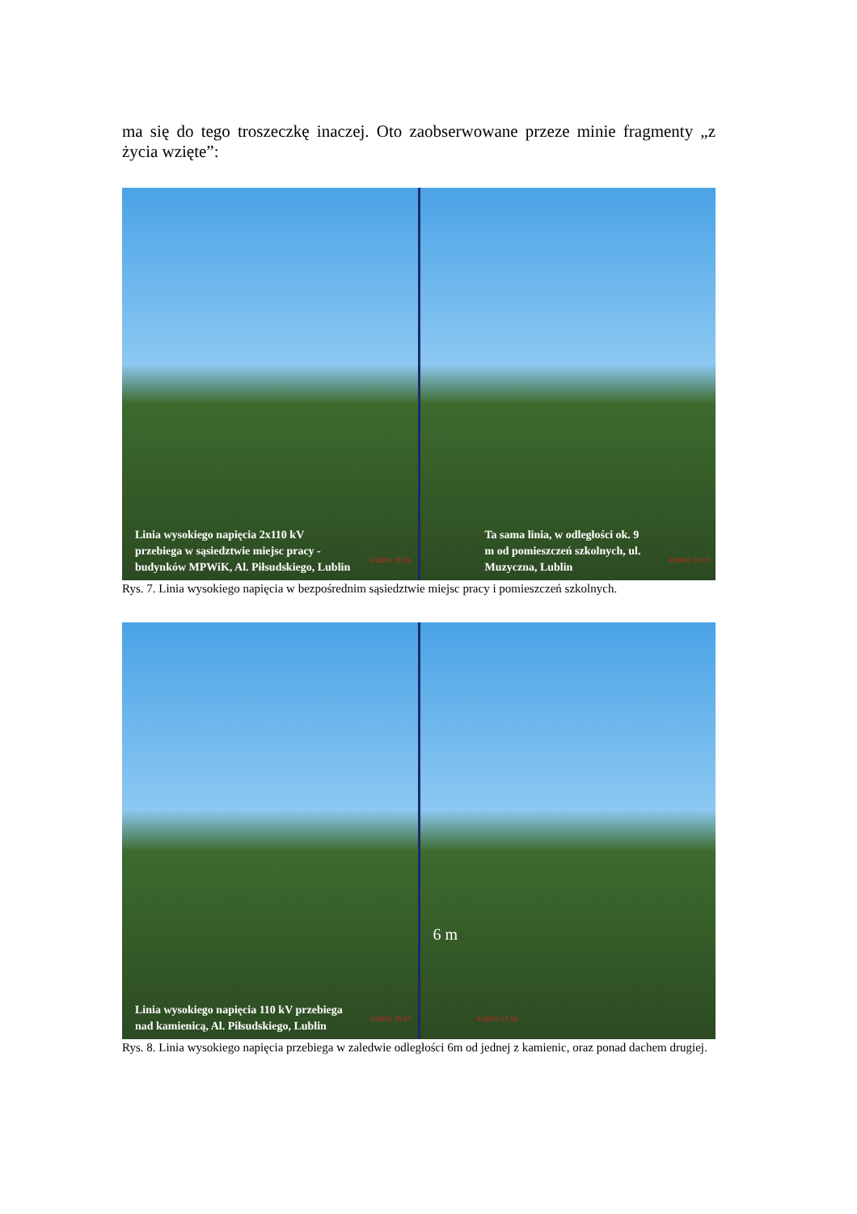ma się do tego troszeczkę inaczej. Oto zaobserwowane przeze minie fragmenty „z życia wzięte”:
Linia wysokiego napięcia 2x110 kV przebiega w sąsiedztwie miejsc pracy - budynków MPWiK, Al. Piłsudskiego, Lublin
6/28/01 16:22
Ta sama linia, w odległości ok. 9 m od pomieszczeń szkolnych, ul. Muzyczna, Lublin
6/28/01 16:19
Rys. 7. Linia wysokiego napięcia w bezpośrednim sąsiedztwie miejsc pracy i pomieszczeń szkolnych.
Linia wysokiego napięcia 110 kV przebiega nad kamienicą, Al. Piłsudskiego, Lublin
6/28/01 15:57
6 m
6/28/01 15:58
Rys. 8. Linia wysokiego napięcia przebiega w zaledwie odległości 6m od jednej z kamienic, oraz ponad dachem drugiej.